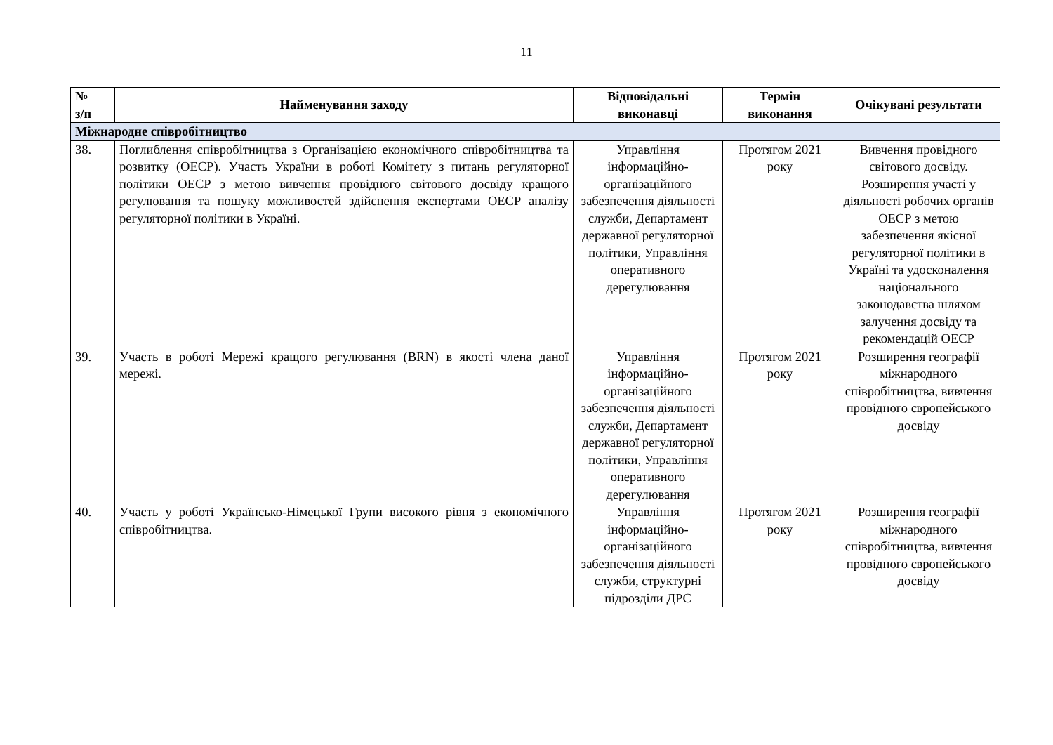11
| № з/п | Найменування заходу | Відповідальні виконавці | Термін виконання | Очікувані результати |
| --- | --- | --- | --- | --- |
| Міжнародне співробітництво | | | | |
| 38. | Поглиблення співробітництва з Організацією економічного співробітництва та розвитку (ОЕСР). Участь України в роботі Комітету з питань регуляторної політики ОЕСР з метою вивчення провідного світового досвіду кращого регулювання та пошуку можливостей здійснення експертами ОЕСР аналізу регуляторної політики в Україні. | Управління інформаційно-організаційного забезпечення діяльності служби, Департамент державної регуляторної політики, Управління оперативного дерегулювання | Протягом 2021 року | Вивчення провідного світового досвіду. Розширення участі у діяльності робочих органів ОЕСР з метою забезпечення якісної регуляторної політики в Україні та удосконалення національного законодавства шляхом залучення досвіду та рекомендацій ОЕСР |
| 39. | Участь в роботі Мережі кращого регулювання (BRN) в якості члена даної мережі. | Управління інформаційно-організаційного забезпечення діяльності служби, Департамент державної регуляторної політики, Управління оперативного дерегулювання | Протягом 2021 року | Розширення географії міжнародного співробітництва, вивчення провідного європейського досвіду |
| 40. | Участь у роботі Українсько-Німецької Групи високого рівня з економічного співробітництва. | Управління інформаційно-організаційного забезпечення діяльності служби, структурні підрозділи ДРС | Протягом 2021 року | Розширення географії міжнародного співробітництва, вивчення провідного європейського досвіду |